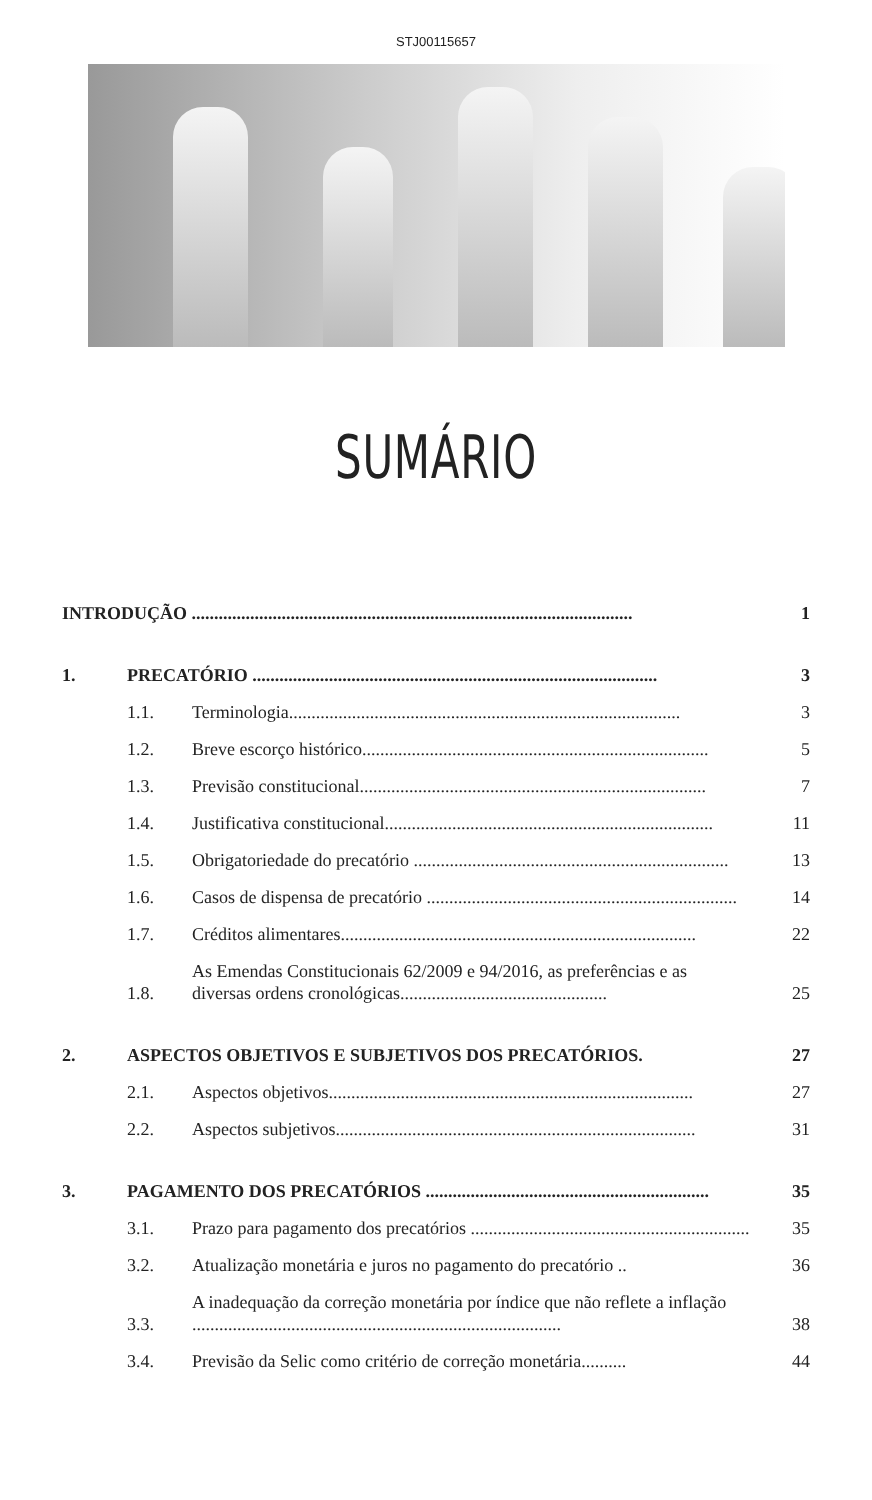STJ00115657
SUMÁRIO
INTRODUÇÃO .................................................................................................. 1
1. PRECATÓRIO .......................................................................................... 3
1.1. Terminologia....................................................................................... 3
1.2. Breve escorço histórico............................................................................. 5
1.3. Previsão constitucional............................................................................. 7
1.4. Justificativa constitucional......................................................................... 11
1.5. Obrigatoriedade do precatório ...................................................................... 13
1.6. Casos de dispensa de precatório ..................................................................... 14
1.7. Créditos alimentares............................................................................... 22
1.8. As Emendas Constitucionais 62/2009 e 94/2016, as preferências e as diversas ordens cronológicas.............................................. 25
2. ASPECTOS OBJETIVOS E SUBJETIVOS DOS PRECATÓRIOS. 27
2.1. Aspectos objetivos................................................................................. 27
2.2. Aspectos subjetivos................................................................................ 31
3. PAGAMENTO DOS PRECATÓRIOS ............................................................... 35
3.1. Prazo para pagamento dos precatórios .............................................................. 35
3.2. Atualização monetária e juros no pagamento do precatório .. 36
3.3. A inadequação da correção monetária por índice que não reflete a inflação .................................................................................. 38
3.4. Previsão da Selic como critério de correção monetária.......... 44